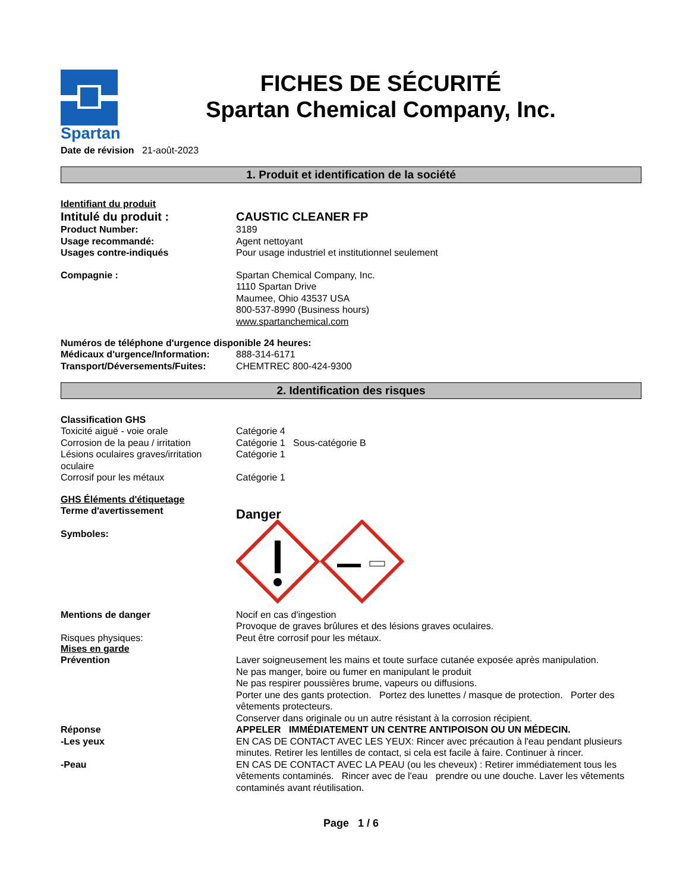Spartan
FICHES DE SÉCURITÉ
Spartan Chemical Company, Inc.
Date de révision 21-août-2023
1. Produit et identification de la société
Identifiant du produit
Intitulé du produit : CAUSTIC CLEANER FP
Product Number: 3189
Usage recommandé: Agent nettoyant
Usages contre-indiqués Pour usage industriel et institutionnel seulement
Compagnie : Spartan Chemical Company, Inc.
1110 Spartan Drive
Maumee, Ohio 43537 USA
800-537-8990 (Business hours)
www.spartanchemical.com
Numéros de téléphone d'urgence disponible 24 heures:
Médicaux d'urgence/Information:
888-314-6171
Transport/Déversements/Fuites: CHEMTREC 800-424-9300
2. Identification des risques
Classification GHS
Toxicité aiguë - voie orale Catégorie 4
Corrosion de la peau / irritation
Catégorie 1 Sous-catégorie B
Lésions oculaires graves/irritation oculaire
Catégorie 1
Corrosif pour les métaux Catégorie 1
GHS Éléments d'étiquetage
Terme d'avertissement
Symboles:
Danger
Mentions de danger
Risques physiques:
Nocif en cas d'ingestion
Provoque de graves brûlures et des lésions graves oculaires.
Peut être corrosif pour les métaux.
Mises en garde
Prévention Laver soigneusement les mains et toute surface cutanée exposée après manipulation.
Ne pas manger, boire ou fumer en manipulant le produit
Ne pas respirer poussières brume, vapeurs ou diffusions.
Porter une des gants protection. Portez des lunettes / masque de protection. Porter des vêtements protecteurs.
Conserver dans originale ou un autre résistant à la corrosion récipient.
Réponse APPELER IMMÉDIATEMENT UN CENTRE ANTIPOISON OU UN MÉDECIN.
-Les yeux EN CAS DE CONTACT AVEC LES YEUX: Rincer avec précaution à l'eau pendant plusieurs minutes. Retirer les lentilles de contact, si cela est facile à faire. Continuer à rincer.
-Peau EN CAS DE CONTACT AVEC LA PEAU (ou les cheveux) : Retirer immédiatement tous les vêtements contaminés. Rincer avec de l'eau prendre ou une douche. Laver les vêtements contaminés avant réutilisation.
Page 1 / 6